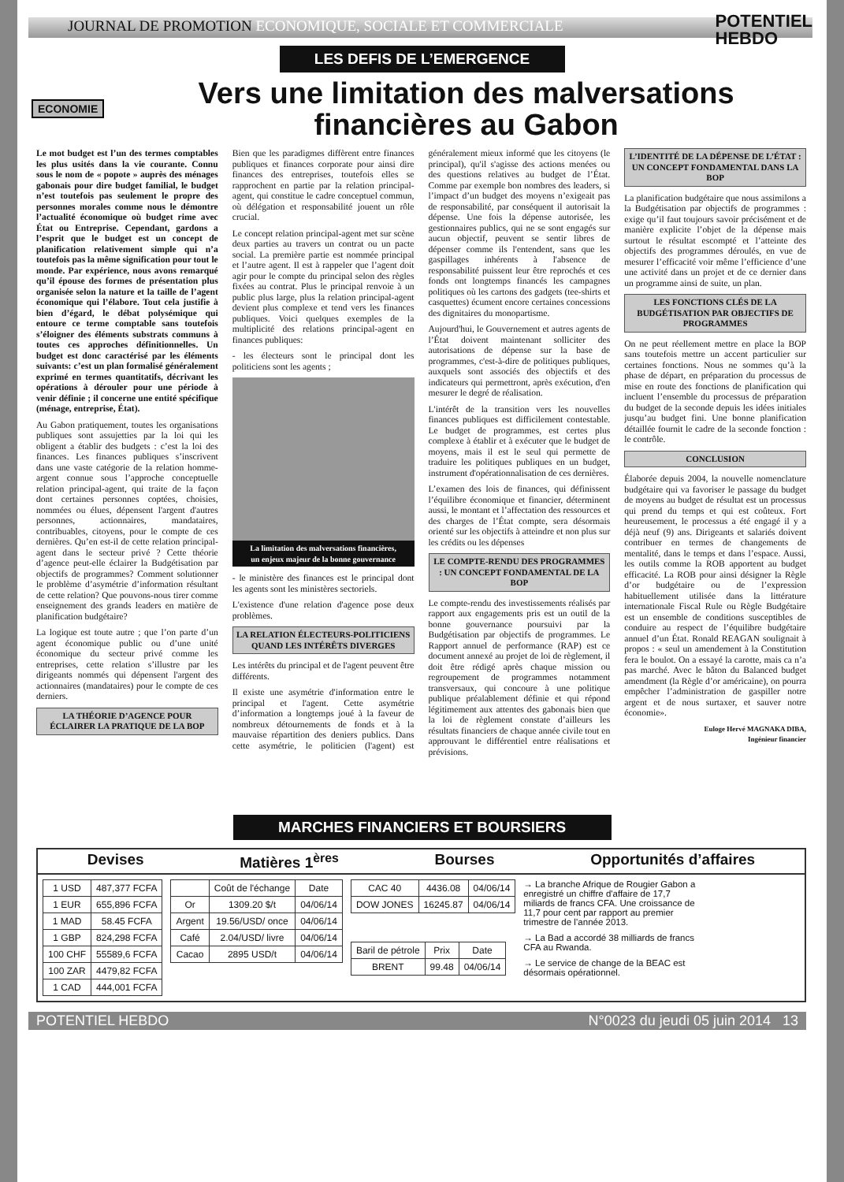JOURNAL DE PROMOTION ECONOMIQUE, SOCIALE ET COMMERCIALE POTENTIEL
HEBDO
LES DEFIS DE L’EMERGENCE
ECONOMIE
Vers une limitation des malversations financières au Gabon
Le mot budget est l’un des termes comptables les plus usités dans la vie courante. Connu sous le nom de « popote » auprès des ménages gabonais pour dire budget familial, le budget n’est toutefois pas seulement le propre des personnes morales comme nous le démontre l’actualité économique où budget rime avec État ou Entreprise. Cependant, gardons a l’esprit que le budget est un concept de planification relativement simple qui n’a toutefois pas la même signification pour tout le monde. Par expérience, nous avons remarqué qu’il épouse des formes de présentation plus organisée selon la nature et la taille de l’agent économique qui l’élabore. Tout cela justifie à bien d’égard, le débat polysémique qui entoure ce terme comptable sans toutefois s’éloigner des éléments substrats communs à toutes ces approches définitionnelles. Un budget est donc caractérisé par les éléments suivants: c’est un plan formalisé généralement exprimé en termes quantitatifs, décrivant les opérations à dérouler pour une période à venir définie ; il concerne une entité spécifique (ménage, entreprise, État).
Au Gabon pratiquement, toutes les organisations publiques sont assujetties par la loi qui les obligent a établir des budgets : c’est la loi des finances. Les finances publiques s’inscrivent dans une vaste catégorie de la relation homme-argent connue sous l’approche conceptuelle relation principal-agent, qui traite de la façon dont certaines personnes coptées, choisies, nommées ou élues, dépensent l'argent d'autres personnes, actionnaires, mandataires, contribuables, citoyens, pour le compte de ces dernières. Qu’en est-il de cette relation principal-agent dans le secteur privé ? Cette théorie d’agence peut-elle éclairer la Budgétisation par objectifs de programmes? Comment solutionner le problème d’asymétrie d’information résultant de cette relation? Que pouvons-nous tirer comme enseignement des grands leaders en matière de planification budgétaire?
La logique est toute autre ; que l’on parte d’un agent économique public ou d’une unité économique du secteur privé comme les entreprises, cette relation s’illustre par les dirigeants nommés qui dépensent l'argent des actionnaires (mandataires) pour le compte de ces derniers.
LA THÉORIE D’AGENCE POUR ÉCLAIRER LA PRATIQUE DE LA BOP
Bien que les paradigmes diffèrent entre finances publiques et finances corporate pour ainsi dire finances des entreprises, toutefois elles se rapprochent en partie par la relation principal-agent, qui constitue le cadre conceptuel commun, où délégation et responsabilité jouent un rôle crucial.
Le concept relation principal-agent met sur scène deux parties au travers un contrat ou un pacte social. La première partie est nommée principal et l’autre agent. Il est à rappeler que l’agent doit agir pour le compte du principal selon des règles fixées au contrat. Plus le principal renvoie à un public plus large, plus la relation principal-agent devient plus complexe et tend vers les finances publiques. Voici quelques exemples de la multiplicité des relations principal-agent en finances publiques:
- les électeurs sont le principal dont les politiciens sont les agents ;
La limitation des malversations financières,
un enjeux majeur de la bonne gouvernance
- le ministère des finances est le principal dont les agents sont les ministères sectoriels.
L'existence d'une relation d'agence pose deux problèmes.
LA RELATION ÉLECTEURS-POLITICIENS QUAND LES INTÉRÊTS DIVERGES
Les intérêts du principal et de l'agent peuvent être différents.
Il existe une asymétrie d'information entre le principal et l'agent. Cette asymétrie d’information a longtemps joué à la faveur de nombreux détournements de fonds et à la mauvaise répartition des deniers publics. Dans cette asymétrie, le politicien (l'agent) est généralement mieux informé que les citoyens (le principal), qu'il s'agisse des actions menées ou des questions relatives au budget de l’État. Comme par exemple bon nombres des leaders, si l’impact d’un budget des moyens n’exigeait pas de responsabilité, par conséquent il autorisait la dépense. Une fois la dépense autorisée, les gestionnaires publics, qui ne se sont engagés sur aucun objectif, peuvent se sentir libres de dépenser comme ils l'entendent, sans que les gaspillages inhérents à l'absence de responsabilité puissent leur être reprochés et ces fonds ont longtemps financés les campagnes politiques où les cartons des gadgets (tee-shirts et casquettes) écument encore certaines concessions des dignitaires du monopartisme.
Aujourd'hui, le Gouvernement et autres agents de l’État doivent maintenant solliciter des autorisations de dépense sur la base de programmes, c'est-à-dire de politiques publiques, auxquels sont associés des objectifs et des indicateurs qui permettront, après exécution, d'en mesurer le degré de réalisation.
L'intérêt de la transition vers les nouvelles finances publiques est difficilement contestable. Le budget de programmes, est certes plus complexe à établir et à exécuter que le budget de moyens, mais il est le seul qui permette de traduire les politiques publiques en un budget, instrument d'opérationnalisation de ces dernières.
L’examen des lois de finances, qui définissent l’équilibre économique et financier, déterminent aussi, le montant et l’affectation des ressources et des charges de l’État compte, sera désormais orienté sur les objectifs à atteindre et non plus sur les crédits ou les dépenses
LE COMPTE-RENDU DES PROGRAMMES : UN CONCEPT FONDAMENTAL DE LA BOP
Le compte-rendu des investissements réalisés par rapport aux engagements pris est un outil de la bonne gouvernance poursuivi par la Budgétisation par objectifs de programmes. Le Rapport annuel de performance (RAP) est ce document annexé au projet de loi de règlement, il doit être rédigé après chaque mission ou regroupement de programmes notamment transversaux, qui concoure à une politique publique préalablement définie et qui répond légitimement aux attentes des gabonais bien que la loi de règlement constate d’ailleurs les résultats financiers de chaque année civile tout en approuvant le différentiel entre réalisations et prévisions.
L’IDENTITÉ DE LA DÉPENSE DE L’ÉTAT : UN CONCEPT FONDAMENTAL DANS LA BOP
La planification budgétaire que nous assimilons a la Budgétisation par objectifs de programmes : exige qu’il faut toujours savoir précisément et de manière explicite l’objet de la dépense mais surtout le résultat escompté et l’atteinte des objectifs des programmes déroulés, en vue de mesurer l’efficacité voir même l’efficience d’une une activité dans un projet et de ce dernier dans un programme ainsi de suite, un plan.
LES FONCTIONS CLÉS DE LA BUDGÉTISATION PAR OBJECTIFS DE PROGRAMMES
On ne peut réellement mettre en place la BOP sans toutefois mettre un accent particulier sur certaines fonctions. Nous ne sommes qu’à la phase de départ, en préparation du processus de mise en route des fonctions de planification qui incluent l’ensemble du processus de préparation du budget de la seconde depuis les idées initiales jusqu’au budget fini. Une bonne planification détaillée fournit le cadre de la seconde fonction : le contrôle.
CONCLUSION
Élaborée depuis 2004, la nouvelle nomenclature budgétaire qui va favoriser le passage du budget de moyens au budget de résultat est un processus qui prend du temps et qui est coûteux. Fort heureusement, le processus a été engagé il y a déjà neuf (9) ans. Dirigeants et salariés doivent contribuer en termes de changements de mentalité, dans le temps et dans l’espace. Aussi, les outils comme la ROB apportent au budget efficacité. La ROB pour ainsi désigner la Règle d’or budgétaire ou de l’expression habituellement utilisée dans la littérature internationale Fiscal Rule ou Règle Budgétaire est un ensemble de conditions susceptibles de conduire au respect de l’équilibre budgétaire annuel d’un État. Ronald REAGAN soulignait à propos : « seul un amendement à la Constitution fera le boulot. On a essayé la carotte, mais ca n’a pas marché. Avec le bâton du Balanced budget amendment (la Règle d’or américaine), on pourra empêcher l’administration de gaspiller notre argent et de nous surtaxer, et sauver notre économie».
Euloge Hervé MAGNAKA DIBA,
Ingénieur financier
MARCHES FINANCIERS ET BOURSIERS
Devises Matières 1<sup>ères</sup> Bourses Opportunités d’affaires
| 1 USD | 487,377 FCFA |
| 1 EUR | 655,896 FCFA |
| 1 MAD | 58.45 FCFA |
| 1 GBP | 824,298 FCFA |
| 100 CHF | 55589,6 FCFA |
| 100 ZAR | 4479,82 FCFA |
| 1 CAD | 444,001 FCFA |
| | Coût de l'échange | Date |
| --- | --- | --- |
| Or | 1309.20 $/t | 04/06/14 |
| Argent | 19.56/USD/ once | 04/06/14 |
| Café | 2.04/USD/ livre | 04/06/14 |
| Cacao | 2895 USD/t | 04/06/14 |
| CAC 40 | 4436.08 | 04/06/14 |
| DOW JONES | 16245.87 | 04/06/14 |
| Baril de pétrole | Prix | Date |
| --- | --- | --- |
| BRENT | 99.48 | 04/06/14 |
→ La branche Afrique de Rougier Gabon a enregistré un chiffre d'affaire de 17,7 miliards de francs CFA. Une croissance de 11,7 pour cent par rapport au premier trimestre de l’année 2013.
→ La Bad a accordé 38 milliards de francs CFA au Rwanda.
→ Le service de change de la BEAC est désormais opérationnel.
POTENTIEL HEBDO N°0023 du jeudi 05 juin 2014 13